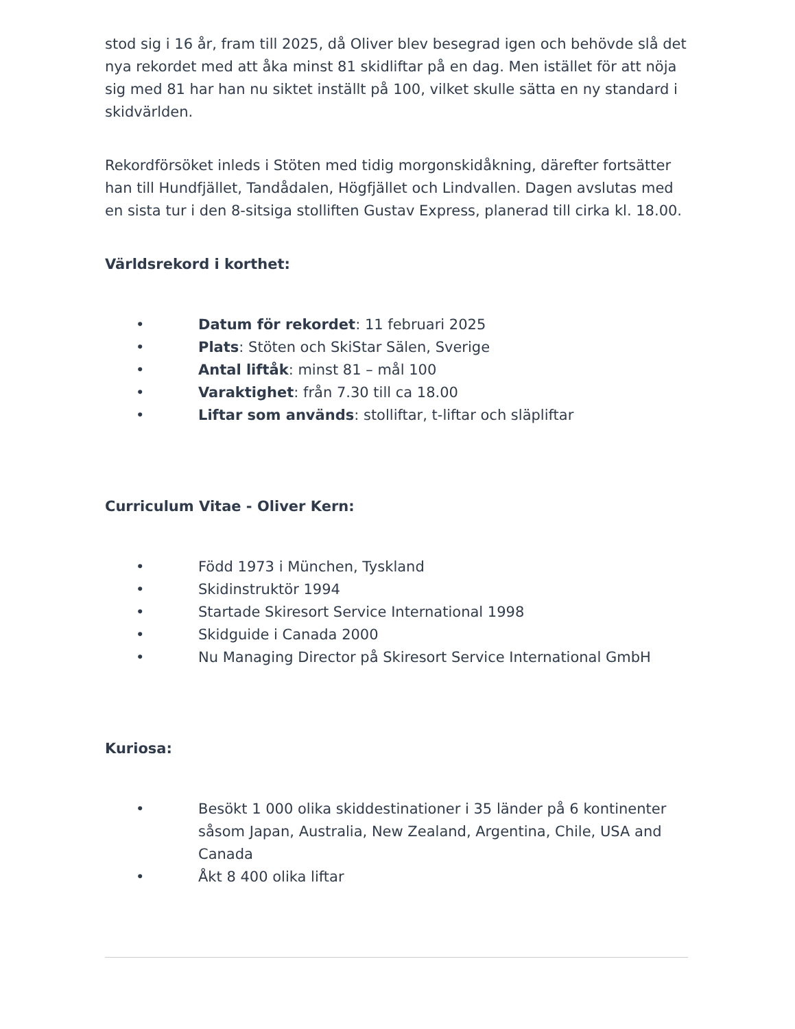stod sig i 16 år, fram till 2025, då Oliver blev besegrad igen och behövde slå det nya rekordet med att åka minst 81 skidliftar på en dag. Men istället för att nöja sig med 81 har han nu siktet inställt på 100, vilket skulle sätta en ny standard i skidvärlden.
Rekordförsöket inleds i Stöten med tidig morgonskidåkning, därefter fortsätter han till Hundfjället, Tandådalen, Högfjället och Lindvallen. Dagen avslutas med en sista tur i den 8-sitsiga stolliften Gustav Express, planerad till cirka kl. 18.00.
Världsrekord i korthet:
• Datum för rekordet: 11 februari 2025
• Plats: Stöten och SkiStar Sälen, Sverige
• Antal liftåk: minst 81 – mål 100
• Varaktighet: från 7.30 till ca 18.00
• Liftar som används: stolliftar, t-liftar och släpliftar
Curriculum Vitae - Oliver Kern:
• Född 1973 i München, Tyskland
• Skidinstruktör 1994
• Startade Skiresort Service International 1998
• Skidguide i Canada 2000
• Nu Managing Director på Skiresort Service International GmbH
Kuriosa:
• Besökt 1 000 olika skiddestinationer i 35 länder på 6 kontinenter såsom Japan, Australia, New Zealand, Argentina, Chile, USA and Canada
• Åkt 8 400 olika liftar